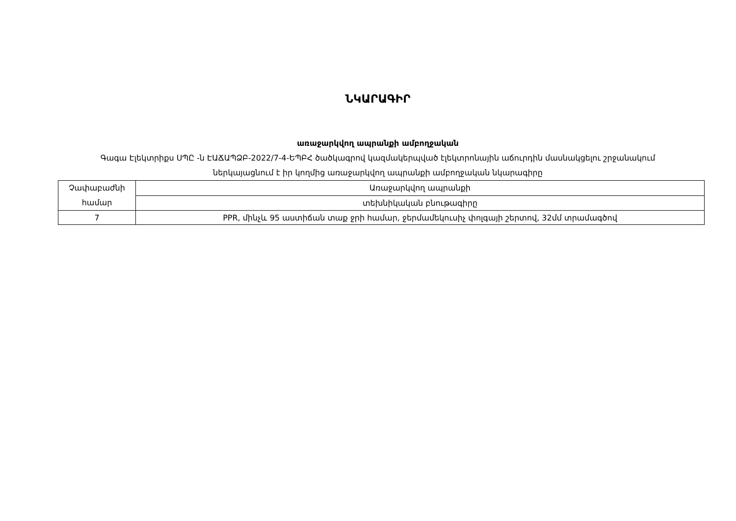ՆԿԱՐԱԳԻՐ
առաջարկվող ապրանքի ամբողջական
Գագա Էլեկտրիքս ՍՊԸ -ն ԷԱՃԱՊՁԲ-2022/7-4-ԵՊԲՀ ծածկագրով կազմակերպված էլեկտրոնային աճուրդին մասնակցելու շրջանակում ներկայացնում է իր կողմից առաջարկվող ապրանքի ամբողջական նկարագիրը
| Չափաբաժնի համար | Առաջարկվող ապրանքի |
| | տեխնիկական բնութագիրը |
| 7 | PPR, մինչև 95 աստիճան տաք ջրի համար, ջերմամեկուսիչ փոլգայի շերտով, 32մմ տրամագծով |